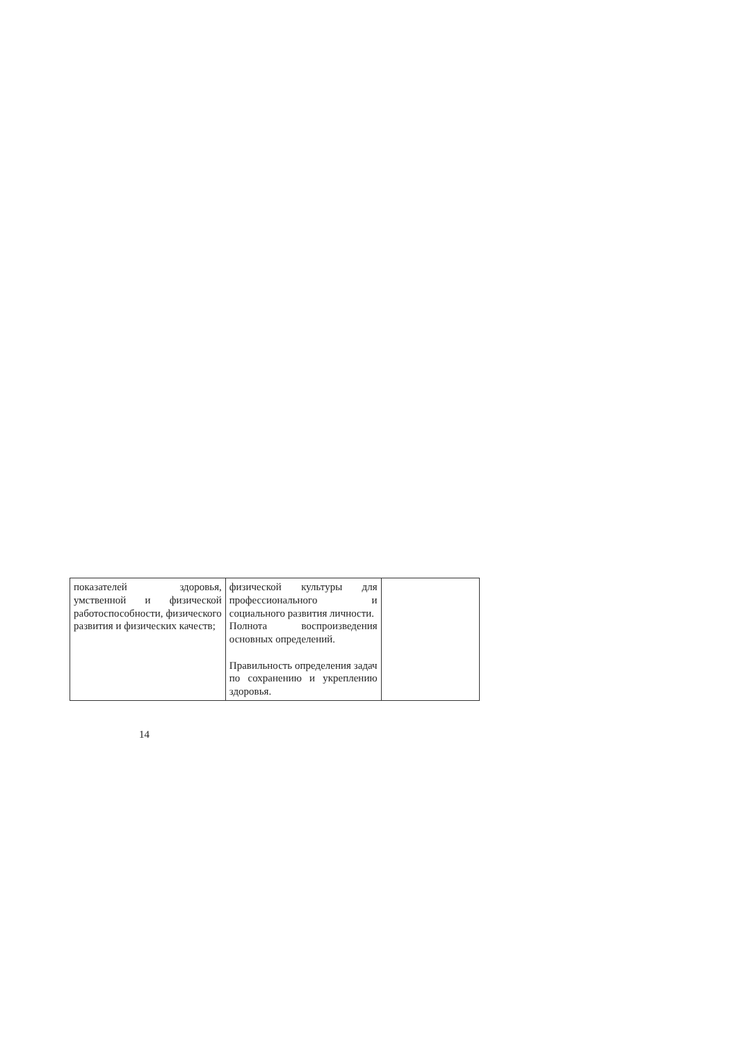| показателей здоровья, умственной и физической работоспособности, физического развития и физических качеств; | физической культуры для профессионального и социального развития личности. Полнота воспроизведения основных определений. Правильность определения задач по сохранению и укреплению здоровья. | |
14